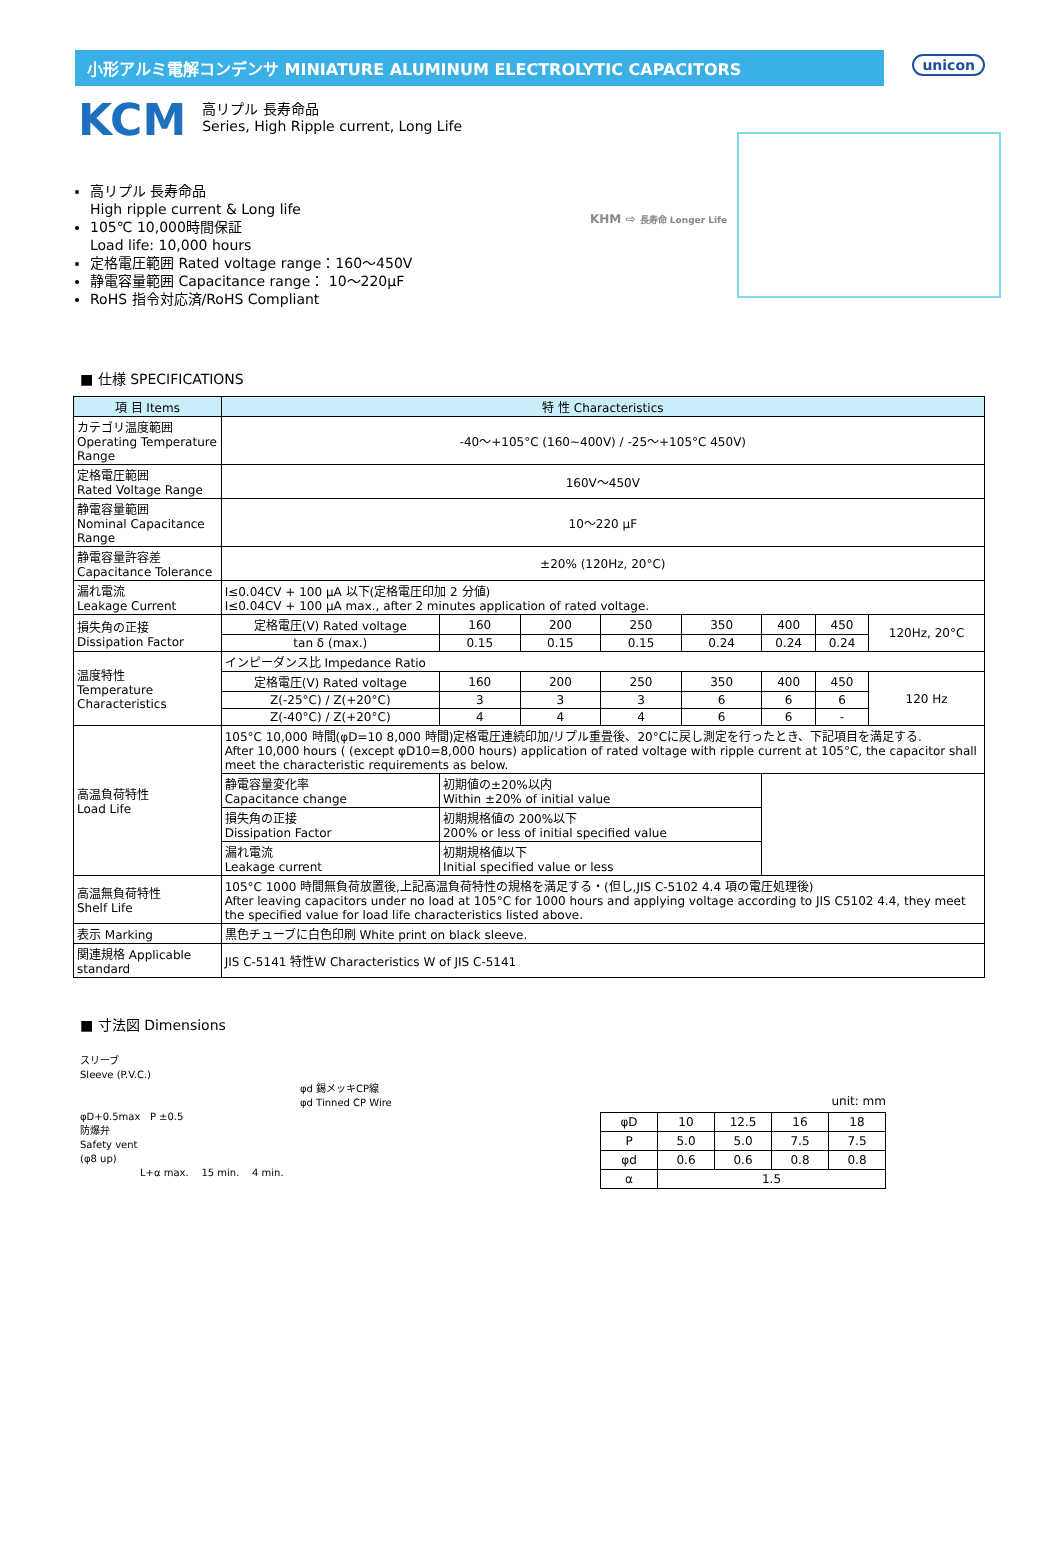小形アルミ電解コンデンサ MINIATURE ALUMINUM ELECTROLYTIC CAPACITORS
unicon
KCM
高リプル 長寿命品
Series, High Ripple current, Long Life
高リプル 長寿命品
High ripple current & Long life
105℃ 10,000時間保証
Load life: 10,000 hours
定格電圧範囲 Rated voltage range：160～450V
静電容量範囲 Capacitance range： 10～220μF
RoHS 指令対応済/RoHS Compliant
KHM ⇨ 長寿命 Longer Life
■ 仕様 SPECIFICATIONS
| 項 目 Items | 特 性 Characteristics | | | | | | | |
| --- | --- | --- | --- | --- | --- | --- | --- | --- |
| カテゴリ温度範囲 Operating Temperature Range | -40～+105°C (160~400V) / -25～+105°C 450V) | | | | | | | |
| 定格電圧範囲 Rated Voltage Range | 160V～450V | | | | | | | |
| 静電容量範囲 Nominal Capacitance Range | 10～220 μF | | | | | | | |
| 静電容量許容差 Capacitance Tolerance | ±20% (120Hz, 20°C) | | | | | | | |
| 漏れ電流 Leakage Current | I≤0.04CV + 100 μA 以下(定格電圧印加 2 分値) I≤0.04CV + 100 μA max., after 2 minutes application of rated voltage. | | | | | | | |
| 損失角の正接 Dissipation Factor | 定格電圧(V) Rated voltage | 160 | 200 | 250 | 350 | 400 | 450 | 120Hz, 20°C |
| | tan δ (max.) | 0.15 | 0.15 | 0.15 | 0.24 | 0.24 | 0.24 | |
| 温度特性 Temperature Characteristics | インピーダンス比 Impedance Ratio | | | | | | | |
| | 定格電圧(V) Rated voltage | 160 | 200 | 250 | 350 | 400 | 450 | 120 Hz |
| | Z(-25°C) / Z(+20°C) | 3 | 3 | 3 | 6 | 6 | 6 | |
| | Z(-40°C) / Z(+20°C) | 4 | 4 | 4 | 6 | 6 | - | |
| 高温負荷特性 Load Life | 105°C 10,000 時間(φD=10 8,000 時間)定格電圧連続印加/リプル重畳後、20°Cに戻し測定を行ったとき、下記項目を満足する. After 10,000 hours ( (except φD10=8,000 hours) application of rated voltage with ripple current at 105°C, the capacitor shall meet the characteristic requirements as below. | | | | | | | |
| | 静電容量変化率 Capacitance change | 初期値の±20%以内 Within ±20% of initial value | | | | | | |
| | 損失角の正接 Dissipation Factor | 初期規格値の 200%以下 200% or less of initial specified value | | | | | | |
| | 漏れ電流 Leakage current | 初期規格値以下 Initial specified value or less | | | | | | |
| 高温無負荷特性 Shelf Life | 105°C 1000 時間無負荷放置後,上記高温負荷特性の規格を満足する・(但し,JIS C-5102 4.4 項の電圧処理後) After leaving capacitors under no load at 105°C for 1000 hours and applying voltage according to JIS C5102 4.4, they meet the specified value for load life characteristics listed above. | | | | | | | |
| 表示 Marking | 黒色チューブに白色印刷 White print on black sleeve. | | | | | | | |
| 関連規格 Applicable standard | JIS C-5141 特性W Characteristics W of JIS C-5141 | | | | | | | |
■ 寸法図 Dimensions
スリーブ
Sleeve (P.V.C.)
φd 錫メッキCP線
φd Tinned CP Wire
φD+0.5max P ±0.5
防爆弁
Safety vent
(φ8 up)
L+α max. 15 min. 4 min.
unit: mm
| φD | 10 | 12.5 | 16 | 18 |
| P | 5.0 | 5.0 | 7.5 | 7.5 |
| φd | 0.6 | 0.6 | 0.8 | 0.8 |
| α | 1.5 | | | |